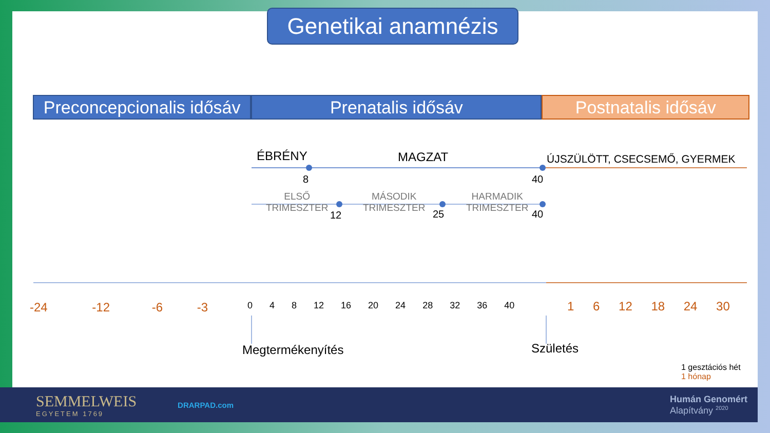Genetikai anamnézis
Preconcepcionalis idősáv
Prenatalis idősáv Postnatalis idősáv
ÉBRÉNY MAGZAT ÚJSZÜLÖTT, CSECSEMŐ, GYERMEK
8 40
ELSŐ
TRIMESZTER
MÁSODIK
TRIMESZTER
HARMADIK
TRIMESZTER
12 25 40
-24 -12 -6 -3 0 4 8 12 16 20 24 28 32 36 40 1 6 12 18 24 30
Megtermékenyítés Születés
1 gesztációs hét
1 hónap
SEMMELWEIS
EGYETEM 1769
DRARPAD.com
Humán Genomért
Alapítvány <sup>2020</sup>